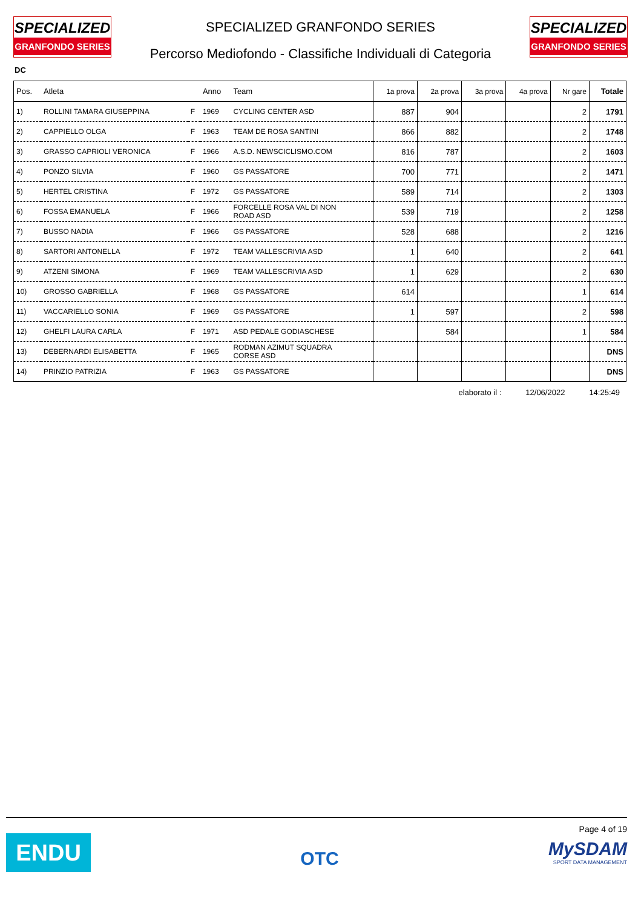SPECIALIZED
GRANFONDO SERIES
SPECIALIZED GRANFONDO SERIES
Percorso Mediofondo - Classifiche Individuali di Categoria
SPECIALIZED
GRANFONDO SERIES
DC
| Pos. | Atleta | | Anno | Team | 1a prova | 2a prova | 3a prova | 4a prova | Nr gare | Totale |
| --- | --- | --- | --- | --- | --- | --- | --- | --- | --- | --- |
| 1) | ROLLINI TAMARA GIUSEPPINA | F | 1969 | CYCLING CENTER ASD | 887 | 904 | | | 2 | 1791 |
| 2) | CAPPIELLO OLGA | F | 1963 | TEAM DE ROSA SANTINI | 866 | 882 | | | 2 | 1748 |
| 3) | GRASSO CAPRIOLI VERONICA | F | 1966 | A.S.D. NEWSCICLISMO.COM | 816 | 787 | | | 2 | 1603 |
| 4) | PONZO SILVIA | F | 1960 | GS PASSATORE | 700 | 771 | | | 2 | 1471 |
| 5) | HERTEL CRISTINA | F | 1972 | GS PASSATORE | 589 | 714 | | | 2 | 1303 |
| 6) | FOSSA EMANUELA | F | 1966 | FORCELLE ROSA VAL DI NON ROAD ASD | 539 | 719 | | | 2 | 1258 |
| 7) | BUSSO NADIA | F | 1966 | GS PASSATORE | 528 | 688 | | | 2 | 1216 |
| 8) | SARTORI ANTONELLA | F | 1972 | TEAM VALLESCRIVIA ASD | 1 | 640 | | | 2 | 641 |
| 9) | ATZENI SIMONA | F | 1969 | TEAM VALLESCRIVIA ASD | 1 | 629 | | | 2 | 630 |
| 10) | GROSSO GABRIELLA | F | 1968 | GS PASSATORE | 614 | | | | 1 | 614 |
| 11) | VACCARIELLO SONIA | F | 1969 | GS PASSATORE | 1 | 597 | | | 2 | 598 |
| 12) | GHELFI LAURA CARLA | F | 1971 | ASD PEDALE GODIASCHESE | | 584 | | | 1 | 584 |
| 13) | DEBERNARDI ELISABETTA | F | 1965 | RODMAN AZIMUT SQUADRA CORSE ASD | | | | | | DNS |
| 14) | PRINZIO PATRIZIA | F | 1963 | GS PASSATORE | | | | | | DNS |
elaborato il : 12/06/2022 14:25:49
ENDU
OTC
Page 4 of 19
MySDAM
SPORT DATA MANAGEMENT